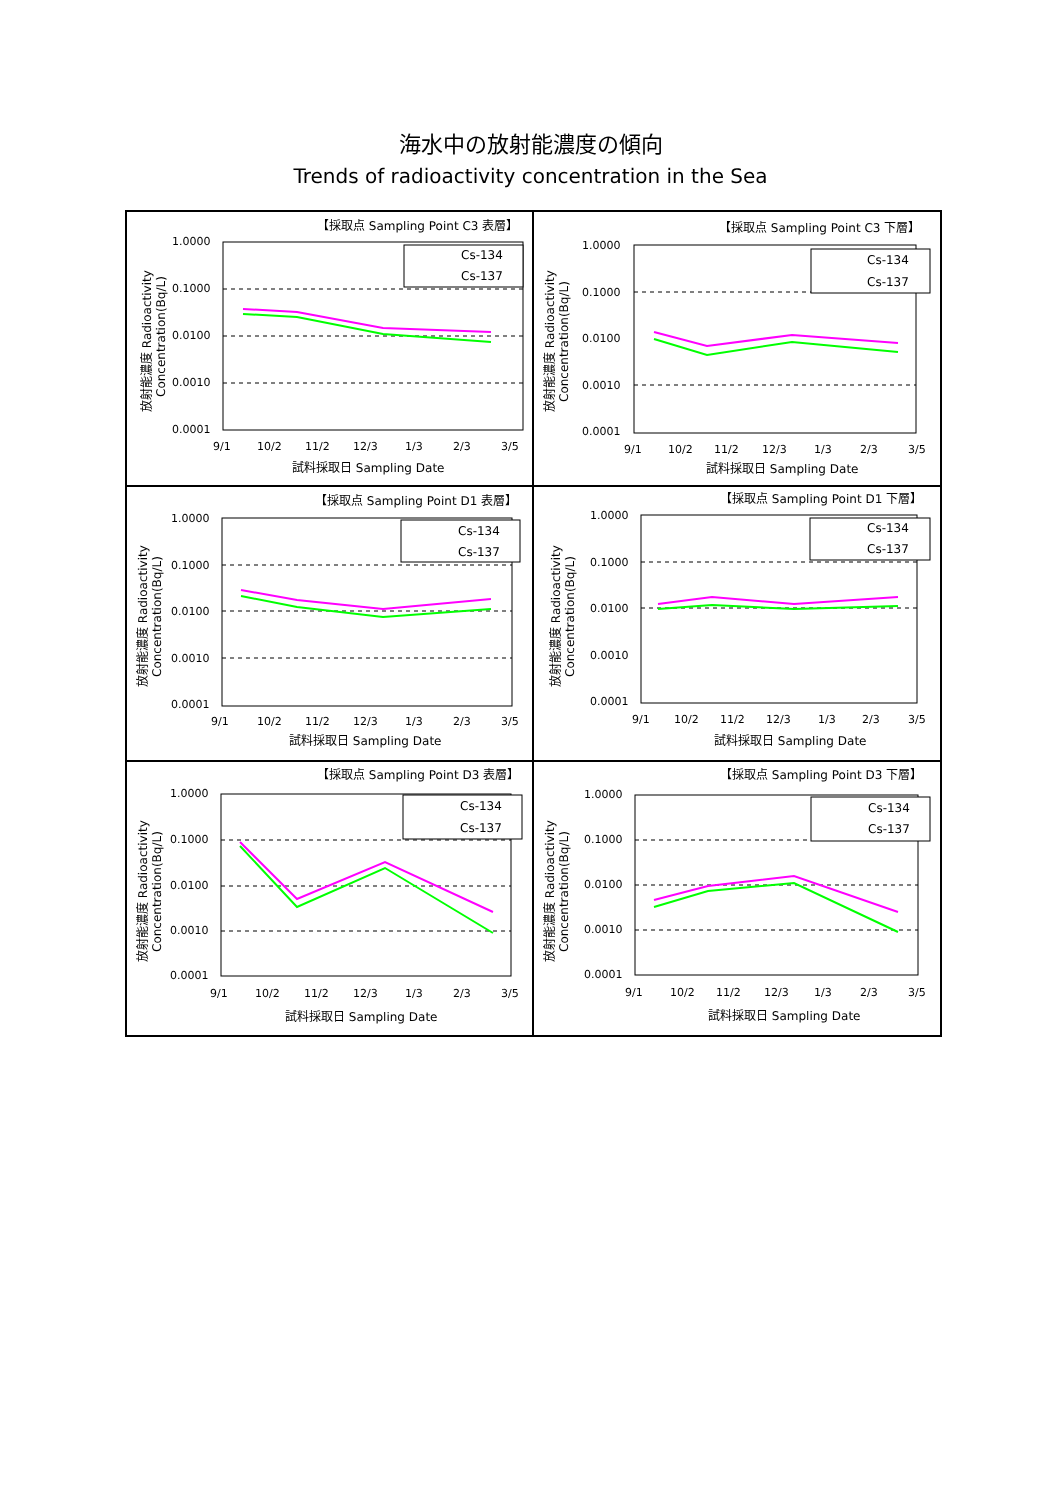海水中の放射能濃度の傾向
Trends of radioactivity concentration in the Sea
【採取点 Sampling Point C3 表層】
1.0000
0.1000
0.0100
0.0010
0.0001
Cs-134
Cs-137
9/1
10/2
11/2
12/3
1/3
2/3
3/5
試料採取日 Sampling Date
放射能濃度 Radioactivity
Concentration(Bq/L)
【採取点 Sampling Point C3 下層】
1.0000
0.1000
0.0100
0.0010
0.0001
Cs-134
Cs-137
9/1
10/2
11/2
12/3
1/3
2/3
3/5
試料採取日 Sampling Date
放射能濃度 Radioactivity
Concentration(Bq/L)
【採取点 Sampling Point D1 表層】
1.0000
0.1000
0.0100
0.0010
0.0001
Cs-134
Cs-137
9/1
10/2
11/2
12/3
1/3
2/3
3/5
試料採取日 Sampling Date
放射能濃度 Radioactivity
Concentration(Bq/L)
【採取点 Sampling Point D1 下層】
1.0000
0.1000
0.0100
0.0010
0.0001
Cs-134
Cs-137
9/1
10/2
11/2
12/3
1/3
2/3
3/5
試料採取日 Sampling Date
放射能濃度 Radioactivity
Concentration(Bq/L)
【採取点 Sampling Point D3 表層】
1.0000
0.1000
0.0100
0.0010
0.0001
Cs-134
Cs-137
9/1
10/2
11/2
12/3
1/3
2/3
3/5
試料採取日 Sampling Date
放射能濃度 Radioactivity
Concentration(Bq/L)
【採取点 Sampling Point D3 下層】
1.0000
0.1000
0.0100
0.0010
0.0001
Cs-134
Cs-137
9/1
10/2
11/2
12/3
1/3
2/3
3/5
試料採取日 Sampling Date
放射能濃度 Radioactivity
Concentration(Bq/L)